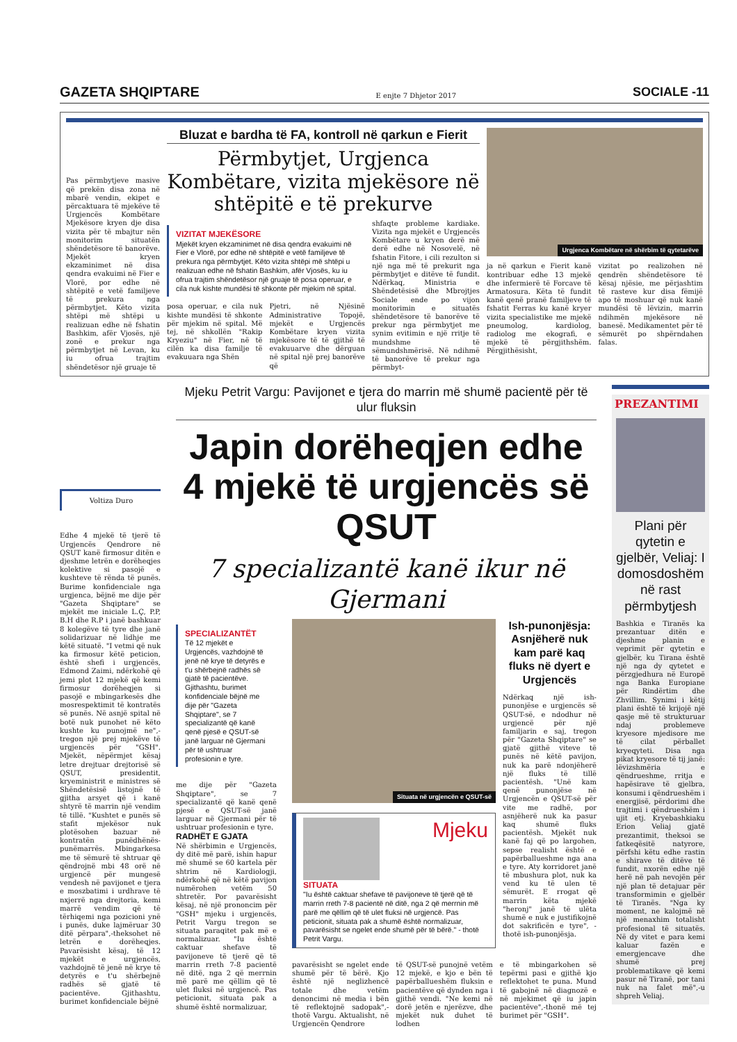GAZETA SHQIPTARE E enjte 7 Dhjetor 2017 SOCIALE -11
Pas përmbytjeve masive që prekën disa zona në mbarë vendin, ekipet e përcaktuara të mjekëve të Urgjencës Kombëtare Mjekësore kryen dje disa vizita për të mbajtur nën monitorim situatën shëndetësore të banorëve. Mjekët kryen ekzaminimet në disa qendra evakuimi në Fier e Vlorë, por edhe në shtëpitë e vetë familjeve të prekura nga përmbytjet. Këto vizita shtëpi më shtëpi u realizuan edhe në fshatin Bashkim, afër Vjosës, një zonë e prekur nga përmbytjet në Levan, ku iu ofrua trajtim shëndetësor një gruaje të
Bluzat e bardha të FA, kontroll në qarkun e Fierit
Përmbytjet, Urgjenca Kombëtare, vizita mjekësore në shtëpitë e të prekurve
VIZITAT MJEKËSORE
Mjekët kryen ekzaminimet në disa qendra evakuimi në Fier e Vlorë, por edhe në shtëpitë e vetë familjeve të prekura nga përmbytjet. Këto vizita shtëpi më shtëpi u realizuan edhe në fshatin Bashkim, afër Vjosës, ku iu ofrua trajtim shëndetësor një gruaje të posa operuar, e cila nuk kishte mundësi të shkonte për mjekim në spital.
posa operuar, e cila nuk kishte mundësi të shkonte për mjekim në spital. Më tej, në shkollën "Rakip Kryeziu" në Fier, në të cilën ka disa familje të evakuuara nga Shën
Pjetri, në Njësinë Administrative Topojë, mjekët e Urgjencës Kombëtare kryen vizita mjekësore të të gjithë të evakuuarve dhe dërguan në spital një prej banorëve që
shfaqte probleme kardiake. Vizita nga mjekët e Urgjencës Kombëtare u kryen derë më derë edhe në Nosovelë, në fshatin Fitore, i cili rezulton si një nga më të prekurit nga përmbytjet e ditëve të fundit. Ndërkaq, Ministria e Shëndetësisë dhe Mbrojtjes Sociale ende po vijon monitorimin e situatës shëndetësore të banorëve të prekur nga përmbytjet me synim evitimin e një rritje të mundshme të sëmundshmërisë. Në ndihmë të banorëve të prekur nga përmbyt-
Urgjenca Kombëtare në shërbim të qytetarëve
ja në qarkun e Fierit kanë kontribuar edhe 13 mjekë dhe infermierë të Forcave të Armatosura. Këta të fundit kanë qenë pranë familjeve të fshatit Ferras ku kanë kryer vizita specialistike me mjekë pneumolog, kardiolog, radiolog me ekografi, e mjekë të përgjithshëm. Përgjithësisht,
vizitat po realizohen në qendrën shëndetësore të kësaj njësie, me përjashtim të rasteve kur disa fëmijë apo të moshuar që nuk kanë mundësi të lëvizin, marrin ndihmën mjekësore në banesë. Medikamentet për të sëmurët po shpërndahen falas.
Voltiza Duro
Edhe 4 mjekë të tjerë të Urgjencës Qendrore në QSUT kanë firmosur ditën e djeshme letrën e dorëheqjes kolektive si pasojë e kushteve të rënda të punës. Burime konfidenciale nga urgjenca, bëjnë me dije për "Gazeta Shqiptare" se mjekët me iniciale L.Ç, P.P, B.H dhe R.P i janë bashkuar 8 kolegëve të tyre dhe janë solidarizuar në lidhje me këtë situatë. "I vetmi që nuk ka firmosur këtë peticion, është shefi i urgjencës, Edmond Zaimi, ndërkohë që jemi plot 12 mjekë që kemi firmosur dorëheqjen si pasojë e mbingarkesës dhe mosrespektimit të kontratës së punës. Në asnjë spital në botë nuk punohet në këto kushte ku punojmë ne",-tregon një prej mjekëve të urgjencës për "GSH". Mjekët, nëpërmjet kësaj letre drejtuar drejtorisë së QSUT, presidentit, kryeministrit e ministres së Shëndetësisë listojnë të gjitha arsyet që i kanë shtyrë të marrin një vendim të tillë. "Kushtet e punës së stafit mjekësor nuk plotësohen bazuar në kontratën punëdhënës-punëmarrës. Mbingarkesa me të sëmurë të shtruar që qëndrojnë mbi 48 orë në urgjencë për mungesë vendesh në pavijonet e tjera e moszbatimi i urdhrave të nxjerrë nga drejtoria, kemi marrë vendim që të tërhiqemi nga pozicioni ynë i punës, duke lajmëruar 30 ditë përpara",-theksohet në letrën e dorëheqjes. Pavarësisht kësaj, të 12 mjekët e urgjencës, vazhdojnë të jenë në krye të detyrës e t'u shërbejnë radhës së gjatë të pacientëve. Gjithashtu, burimet konfidenciale bëjnë
Mjeku Petrit Vargu: Pavijonet e tjera do marrin më shumë pacientë për të ulur fluksin
Japin dorëheqjen edhe 4 mjekë të urgjencës së QSUT
7 specializantë kanë ikur në Gjermani
SPECIALIZANTËT
Të 12 mjekët e Urgjencës, vazhdojnë të jenë në krye të detyrës e t'u shërbejnë radhës së gjatë të pacientëve. Gjithashtu, burimet konfidenciale bëjnë me dije për "Gazeta Shqiptare", se 7 specializantë që kanë qenë pjesë e QSUT-së janë larguar në Gjermani për të ushtruar profesionin e tyre.
me dije për "Gazeta Shqiptare", se 7 specializantë që kanë qenë pjesë e QSUT-së janë larguar në Gjermani për të ushtruar profesionin e tyre.
RADHËT E GJATA
Në shërbimin e Urgjencës, dy ditë më parë, ishin hapur më shumë se 60 kartela për shtrim në Kardiologji, ndërkohë që në këtë pavijon numërohen vetëm 50 shtretër. Por pavarësisht kësaj, në një prononcim për "GSH" mjeku i urgjencës, Petrit Vargu tregon se situata paraqitet pak më e normalizuar. "Iu është caktuar shefave të pavijoneve të tjerë që të marrin rreth 7-8 pacientë në ditë, nga 2 që merrnin më parë me qëllim që të ulet fluksi në urgjencë. Pas peticionit, situata pak a shumë është normalizuar,
Situata në urgjencën e QSUT-së
Mjeku
SITUATA
"Iu është caktuar shefave të pavijoneve të tjerë që të marrin rreth 7-8 pacientë në ditë, nga 2 që merrnin më parë me qëllim që të ulet fluksi në urgjencë. Pas peticionit, situata pak a shumë është normalizuar, pavarësisht se ngelet ende shumë për të bërë." - thotë Petrit Vargu.
Ish-punonjësja: Asnjëherë nuk kam parë kaq fluks në dyert e Urgjencës
Ndërkaq një ish-punonjëse e urgjencës së QSUT-së, e ndodhur në urgjencë për një familjarin e saj, tregon për "Gazeta Shqiptare" se gjatë gjithë viteve të punës në këtë pavijon, nuk ka parë ndonjëherë një fluks të tillë pacientësh. "Unë kam qenë punonjëse në Urgjencën e QSUT-së për vite me radhë, por asnjëherë nuk ka pasur kaq shumë fluks pacientësh. Mjekët nuk kanë faj që po largohen, sepse realisht është e papërballueshme nga ana e tyre. Aty korridoret janë të mbushura plot, nuk ka vend ku të ulen të sëmurët. E rrogat që marrin këta mjekë "heronj" janë të ulëta shumë e nuk e justifikojnë dot sakrificën e tyre", - thotë ish-punonjësja.
pavarësisht se ngelet ende shumë për të bërë. Kjo është një neglizhencë totale dhe vetëm denoncimi në media i bën të reflektojnë sadopak",-thotë Vargu. Aktualisht, në Urgjencën Qendrore
të QSUT-së punojnë vetëm 12 mjekë, e kjo e bën të papërballueshëm fluksin e pacientëve që dynden nga i gjithë vendi. "Ne kemi në dorë jetën e njerëzve, dhe mjekët nuk duhet të lodhen
e të mbingarkohen së tepërmi pasi e gjithë kjo reflektohet te puna. Mund të gabojnë në diagnozë e në mjekimet që iu japin pacientëve",-thonë më tej burimet për "GSH".
PREZANTIMI
Plani për qytetin e gjelbër, Veliaj: I domosdoshëm në rast përmbytjesh
Bashkia e Tiranës ka prezantuar ditën e djeshme planin e veprimit për qytetin e gjelbër, ku Tirana është një nga dy qytetet e përzgjedhura në Europë nga Banka Europiane për Rindërtim dhe Zhvillim. Synimi i këtij plani është të krijojë një qasje më të strukturuar ndaj problemeve kryesore mjedisore me të cilat përballet kryeqyteti. Disa nga pikat kryesore të tij janë: lëvizshmëria e qëndrueshme, rritja e hapësirave të gjelbra, konsumi i qëndrueshëm i energjisë, përdorimi dhe trajtimi i qëndrueshëm i ujit etj. Kryebashkiaku Erion Veliaj gjatë prezantimit, theksoi se fatkeqësitë natyrore, përfshi këtu edhe rastin e shirave të ditëve të fundit, nxorën edhe një herë në pah nevojën për një plan të detajuar për transformimin e gjelbër të Tiranës. "Nga ky moment, ne kalojmë në një menaxhim totalisht profesional të situatës. Në dy vitet e para kemi kaluar fazën e emergjencave dhe shumë prej problematikave që kemi pasur në Tiranë, por tani nuk na falet më",-u shpreh Veliaj.